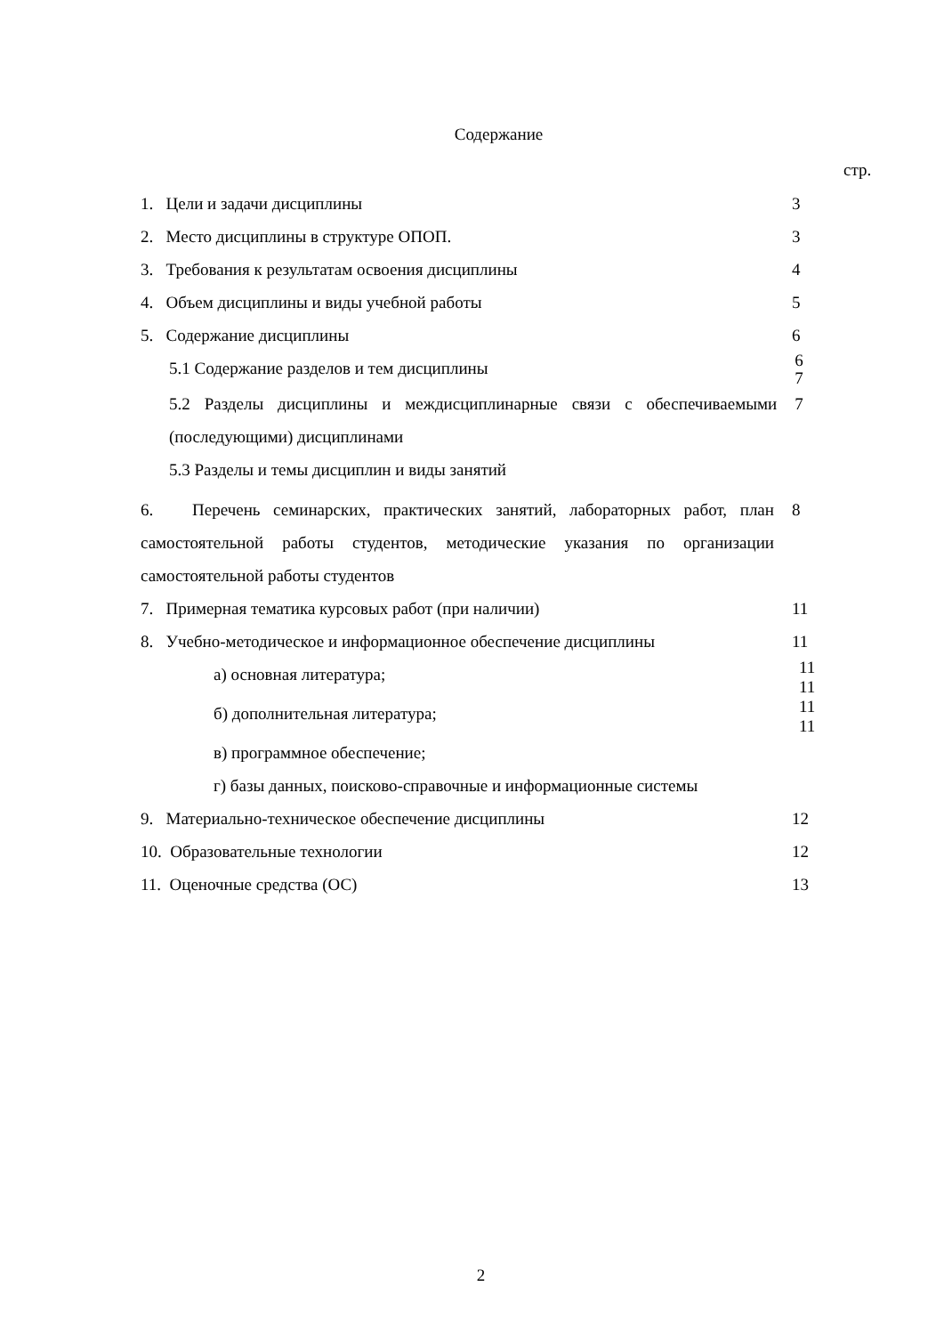Содержание
стр.
1. Цели и задачи дисциплины 3
2. Место дисциплины в структуре ОПОП. 3
3. Требования к результатам освоения дисциплины 4
4. Объем дисциплины и виды учебной работы 5
5. Содержание дисциплины 6
5.1 Содержание разделов и тем дисциплины
6
7
5.2 Разделы дисциплины и междисциплинарные связи с обеспечиваемыми (последующими) дисциплинами
7
5.3 Разделы и темы дисциплин и виды занятий
6. Перечень семинарских, практических занятий, лабораторных работ, план самостоятельной работы студентов, методические указания по организации самостоятельной работы студентов
8
7. Примерная тематика курсовых работ (при наличии) 11
8. Учебно-методическое и информационное обеспечение дисциплины 11
а) основная литература;
11
11
б) дополнительная литература;
11
11
в) программное обеспечение;
г) базы данных, поисково-справочные и информационные системы
9. Материально-техническое обеспечение дисциплины 12
10. Образовательные технологии 12
11. Оценочные средства (ОС) 13
2